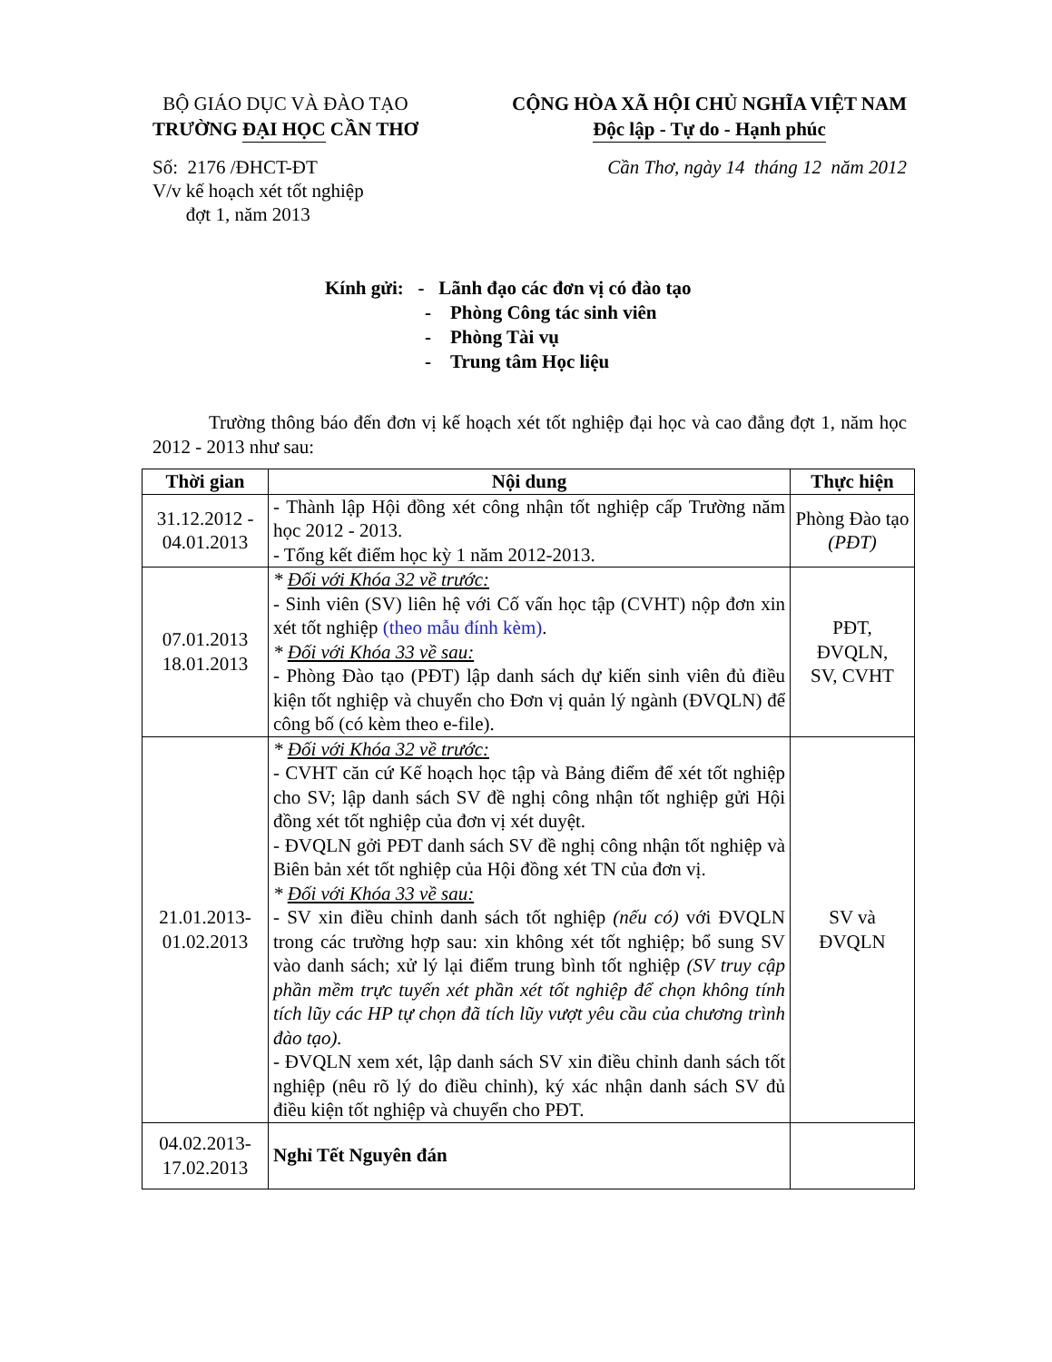BỘ GIÁO DỤC VÀ ĐÀO TẠO
TRƯỜNG ĐẠI HỌC CẦN THƠ
CỘNG HÒA XÃ HỘI CHỦ NGHĨA VIỆT NAM
Độc lập - Tự do - Hạnh phúc
Số: 2176 /ĐHCT-ĐT
V/v kế hoạch xét tốt nghiệp
đợt 1, năm 2013
Cần Thơ, ngày 14 tháng 12 năm 2012
Kính gửi: - Lãnh đạo các đơn vị có đào tạo
- Phòng Công tác sinh viên
- Phòng Tài vụ
- Trung tâm Học liệu
Trường thông báo đến đơn vị kế hoạch xét tốt nghiệp đại học và cao đẳng đợt 1, năm học 2012 - 2013 như sau:
| Thời gian | Nội dung | Thực hiện |
| --- | --- | --- |
| 31.12.2012 - 04.01.2013 | - Thành lập Hội đồng xét công nhận tốt nghiệp cấp Trường năm học 2012 - 2013. - Tổng kết điểm học kỳ 1 năm 2012-2013. | Phòng Đào tạo (PĐT) |
| 07.01.2013 18.01.2013 | * Đối với Khóa 32 về trước: - Sinh viên (SV) liên hệ với Cố vấn học tập (CVHT) nộp đơn xin xét tốt nghiệp (theo mẫu đính kèm) . * Đối với Khóa 33 về sau: - Phòng Đào tạo (PĐT) lập danh sách dự kiến sinh viên đủ điều kiện tốt nghiệp và chuyển cho Đơn vị quản lý ngành (ĐVQLN) để công bố (có kèm theo e-file). | PĐT, ĐVQLN, SV, CVHT |
| 21.01.2013- 01.02.2013 | * Đối với Khóa 32 về trước: - CVHT căn cứ Kế hoạch học tập và Bảng điểm để xét tốt nghiệp cho SV; lập danh sách SV đề nghị công nhận tốt nghiệp gửi Hội đồng xét tốt nghiệp của đơn vị xét duyệt. - ĐVQLN gởi PĐT danh sách SV đề nghị công nhận tốt nghiệp và Biên bản xét tốt nghiệp của Hội đồng xét TN của đơn vị. * Đối với Khóa 33 về sau: - SV xin điều chỉnh danh sách tốt nghiệp (nếu có) với ĐVQLN trong các trường hợp sau: xin không xét tốt nghiệp; bổ sung SV vào danh sách; xử lý lại điểm trung bình tốt nghiệp (SV truy cập phần mềm trực tuyến xét phần xét tốt nghiệp để chọn không tính tích lũy các HP tự chọn đã tích lũy vượt yêu cầu của chương trình đào tạo). - ĐVQLN xem xét, lập danh sách SV xin điều chỉnh danh sách tốt nghiệp (nêu rõ lý do điều chỉnh), ký xác nhận danh sách SV đủ điều kiện tốt nghiệp và chuyển cho PĐT. | SV và ĐVQLN |
| 04.02.2013- 17.02.2013 | Nghỉ Tết Nguyên đán | |